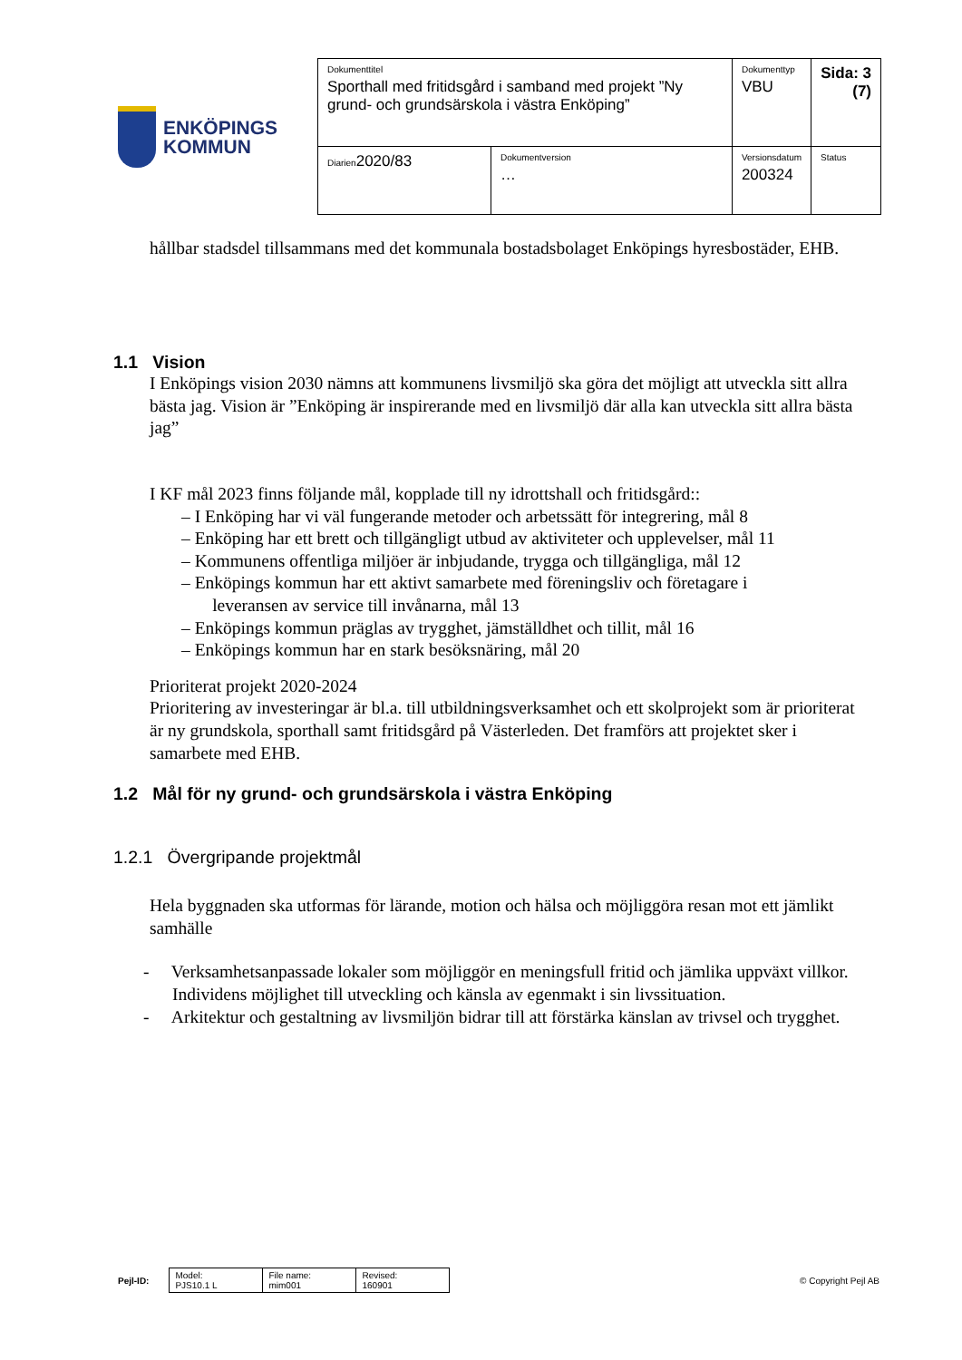ENKÖPINGS
KOMMUN
| Dokumenttitel Sporthall med fritidsgård i samband med projekt ”Ny grund- och grundsärskola i västra Enköping” | | Dokumenttyp VBU | Sida: 3 (7) |
| Diarien 2020/83 | Dokumentversion … | Versionsdatum 200324 | Status |
hållbar stadsdel tillsammans med det kommunala bostadsbolaget Enköpings hyresbostäder, EHB.
1.1 Vision
I Enköpings vision 2030 nämns att kommunens livsmiljö ska göra det möjligt att utveckla sitt allra bästa jag. Vision är ”Enköping är inspirerande med en livsmiljö där alla kan utveckla sitt allra bästa jag”
I KF mål 2023 finns följande mål, kopplade till ny idrottshall och fritidsgård::
– I Enköping har vi väl fungerande metoder och arbetssätt för integrering, mål 8
– Enköping har ett brett och tillgängligt utbud av aktiviteter och upplevelser, mål 11
– Kommunens offentliga miljöer är inbjudande, trygga och tillgängliga, mål 12
– Enköpings kommun har ett aktivt samarbete med föreningsliv och företagare i
leveransen av service till invånarna, mål 13
– Enköpings kommun präglas av trygghet, jämställdhet och tillit, mål 16
– Enköpings kommun har en stark besöksnäring, mål 20
Prioriterat projekt 2020-2024
Prioritering av investeringar är bl.a. till utbildningsverksamhet och ett skolprojekt som är prioriterat är ny grundskola, sporthall samt fritidsgård på Västerleden. Det framförs att projektet sker i samarbete med EHB.
1.2 Mål för ny grund- och grundsärskola i västra Enköping
1.2.1 Övergripande projektmål
Hela byggnaden ska utformas för lärande, motion och hälsa och möjliggöra resan mot ett jämlikt samhälle
- Verksamhetsanpassade lokaler som möjliggör en meningsfull fritid och jämlika uppväxt villkor. Individens möjlighet till utveckling och känsla av egenmakt i sin livssituation.
- Arkitektur och gestaltning av livsmiljön bidrar till att förstärka känslan av trivsel och trygghet.
Pejl-ID:
| Model: PJS10.1 L | File name: mim001 | Revised: 160901 |
© Copyright Pejl AB